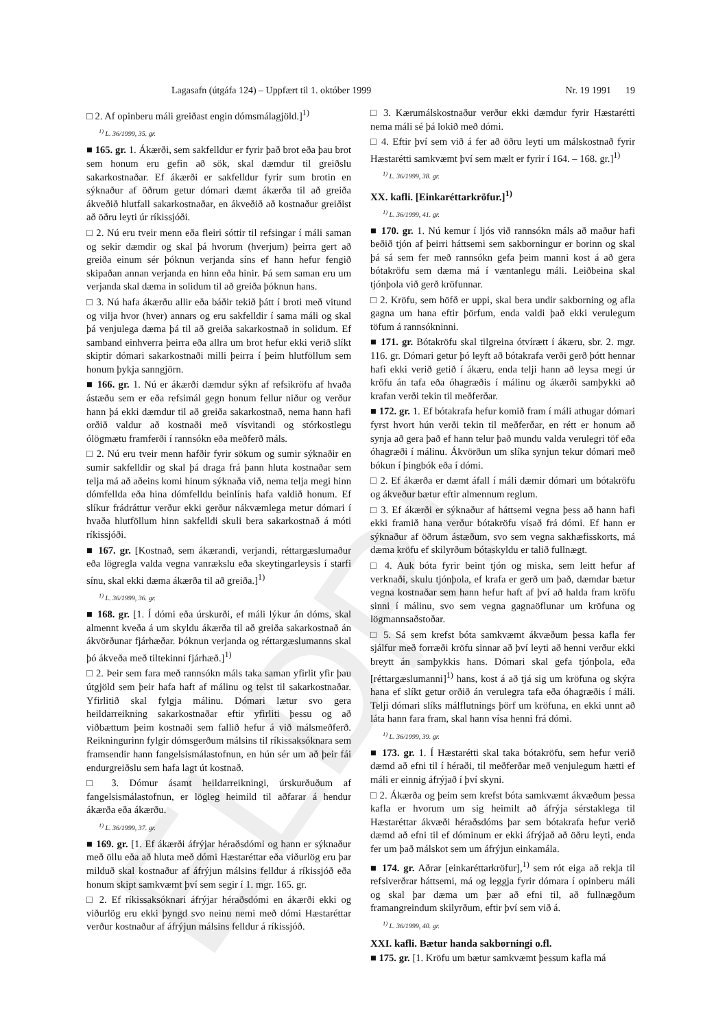ELDRI
Lagasafn (útgáfa 124) – Uppfært til 1. október 1999 Nr. 19 1991 19
□ 2. Af opinberu máli greiðast engin dómsmálagjöld.]<sup>1)</sup>
<sup>1)</sup> L. 36/1999, 35. gr.
■ 165. gr. 1. Ákærði, sem sakfelldur er fyrir það brot eða þau brot sem honum eru gefin að sök, skal dæmdur til greiðslu sakarkostnaðar. Ef ákærði er sakfelldur fyrir sum brotin en sýknaður af öðrum getur dómari dæmt ákærða til að greiða ákveðið hlutfall sakarkostnaðar, en ákveðið að kostnaður greiðist að öðru leyti úr ríkissjóði.
□ 2. Nú eru tveir menn eða fleiri sóttir til refsingar í máli saman og sekir dæmdir og skal þá hvorum (hverjum) þeirra gert að greiða einum sér þóknun verjanda síns ef hann hefur fengið skipaðan annan verjanda en hinn eða hinir. Þá sem saman eru um verjanda skal dæma in solidum til að greiða þóknun hans.
□ 3. Nú hafa ákærðu allir eða báðir tekið þátt í broti með vitund og vilja hvor (hver) annars og eru sakfelldir í sama máli og skal þá venjulega dæma þá til að greiða sakarkostnað in solidum. Ef samband einhverra þeirra eða allra um brot hefur ekki verið slíkt skiptir dómari sakarkostnaði milli þeirra í þeim hlutföllum sem honum þykja sanngjörn.
■ 166. gr. 1. Nú er ákærði dæmdur sýkn af refsikröfu af hvaða ástæðu sem er eða refsimál gegn honum fellur niður og verður hann þá ekki dæmdur til að greiða sakarkostnað, nema hann hafi orðið valdur að kostnaði með vísvitandi og stórkostlegu ólögmætu framferði í rannsókn eða meðferð máls.
□ 2. Nú eru tveir menn hafðir fyrir sökum og sumir sýknaðir en sumir sakfelldir og skal þá draga frá þann hluta kostnaðar sem telja má að aðeins komi hinum sýknaða við, nema telja megi hinn dómfellda eða hina dómfelldu beinlínis hafa valdið honum. Ef slíkur frádráttur verður ekki gerður nákvæmlega metur dómari í hvaða hlutföllum hinn sakfelldi skuli bera sakarkostnað á móti ríkissjóði.
■ 167. gr. [Kostnað, sem ákærandi, verjandi, réttargæslumaður eða lögregla valda vegna vanrækslu eða skeytingarleysis í starfi sínu, skal ekki dæma ákærða til að greiða.]<sup>1)</sup>
<sup>1)</sup> L. 36/1999, 36. gr.
■ 168. gr. [1. Í dómi eða úrskurði, ef máli lýkur án dóms, skal almennt kveða á um skyldu ákærða til að greiða sakarkostnað án ákvörðunar fjárhæðar. Þóknun verjanda og réttargæslumanns skal þó ákveða með tiltekinni fjárhæð.]<sup>1)</sup>
□ 2. Þeir sem fara með rannsókn máls taka saman yfirlit yfir þau útgjöld sem þeir hafa haft af málinu og telst til sakarkostnaðar. Yfirlitið skal fylgja málinu. Dómari lætur svo gera heildarreikning sakarkostnaðar eftir yfirliti þessu og að viðbættum þeim kostnaði sem fallið hefur á við málsmeðferð. Reikningurinn fylgir dómsgerðum málsins til ríkissaksóknara sem framsendir hann fangelsismálastofnun, en hún sér um að þeir fái endurgreiðslu sem hafa lagt út kostnað.
□ 3. Dómur ásamt heildarreikningi, úrskurðuðum af fangelsismálastofnun, er lögleg heimild til aðfarar á hendur ákærða eða ákærðu.
<sup>1)</sup> L. 36/1999, 37. gr.
■ 169. gr. [1. Ef ákærði áfrýjar héraðsdómi og hann er sýknaður með öllu eða að hluta með dómi Hæstaréttar eða viðurlög eru þar milduð skal kostnaður af áfrýjun málsins felldur á ríkissjóð eða honum skipt samkvæmt því sem segir í 1. mgr. 165. gr.
□ 2. Ef ríkissaksóknari áfrýjar héraðsdómi en ákærði ekki og viðurlög eru ekki þyngd svo neinu nemi með dómi Hæstaréttar verður kostnaður af áfrýjun málsins felldur á ríkissjóð.
□ 3. Kærumálskostnaður verður ekki dæmdur fyrir Hæstarétti nema máli sé þá lokið með dómi.
□ 4. Eftir því sem við á fer að öðru leyti um málskostnað fyrir Hæstarétti samkvæmt því sem mælt er fyrir í 164. – 168. gr.]<sup>1)</sup>
<sup>1)</sup> L. 36/1999, 38. gr.
XX. kafli. [Einkaréttarkröfur.]<sup>1)</sup>
<sup>1)</sup> L. 36/1999, 41. gr.
■ 170. gr. 1. Nú kemur í ljós við rannsókn máls að maður hafi beðið tjón af þeirri háttsemi sem sakborningur er borinn og skal þá sá sem fer með rannsókn gefa þeim manni kost á að gera bótakröfu sem dæma má í væntanlegu máli. Leiðbeina skal tjónþola við gerð kröfunnar.
□ 2. Kröfu, sem höfð er uppi, skal bera undir sakborning og afla gagna um hana eftir þörfum, enda valdi það ekki verulegum töfum á rannsókninni.
■ 171. gr. Bótakröfu skal tilgreina ótvírætt í ákæru, sbr. 2. mgr. 116. gr. Dómari getur þó leyft að bótakrafa verði gerð þótt hennar hafi ekki verið getið í ákæru, enda telji hann að leysa megi úr kröfu án tafa eða óhagræðis í málinu og ákærði samþykki að krafan verði tekin til meðferðar.
■ 172. gr. 1. Ef bótakrafa hefur komið fram í máli athugar dómari fyrst hvort hún verði tekin til meðferðar, en rétt er honum að synja að gera það ef hann telur það mundu valda verulegri töf eða óhagræði í málinu. Ákvörðun um slíka synjun tekur dómari með bókun í þingbók eða í dómi.
□ 2. Ef ákærða er dæmt áfall í máli dæmir dómari um bótakröfu og ákveður bætur eftir almennum reglum.
□ 3. Ef ákærði er sýknaður af háttsemi vegna þess að hann hafi ekki framið hana verður bótakröfu vísað frá dómi. Ef hann er sýknaður af öðrum ástæðum, svo sem vegna sakhæfisskorts, má dæma kröfu ef skilyrðum bótaskyldu er talið fullnægt.
□ 4. Auk bóta fyrir beint tjón og miska, sem leitt hefur af verknaði, skulu tjónþola, ef krafa er gerð um það, dæmdar bætur vegna kostnaðar sem hann hefur haft af því að halda fram kröfu sinni í málinu, svo sem vegna gagnaöflunar um kröfuna og lögmannsaðstoðar.
□ 5. Sá sem krefst bóta samkvæmt ákvæðum þessa kafla fer sjálfur með forræði kröfu sinnar að því leyti að henni verður ekki breytt án samþykkis hans. Dómari skal gefa tjónþola, eða [réttargæslumanni]<sup>1)</sup> hans, kost á að tjá sig um kröfuna og skýra hana ef slíkt getur orðið án verulegra tafa eða óhagræðis í máli. Telji dómari slíks málflutnings þörf um kröfuna, en ekki unnt að láta hann fara fram, skal hann vísa henni frá dómi.
<sup>1)</sup> L. 36/1999, 39. gr.
■ 173. gr. 1. Í Hæstarétti skal taka bótakröfu, sem hefur verið dæmd að efni til í héraði, til meðferðar með venjulegum hætti ef máli er einnig áfrýjað í því skyni.
□ 2. Ákærða og þeim sem krefst bóta samkvæmt ákvæðum þessa kafla er hvorum um sig heimilt að áfrýja sérstaklega til Hæstaréttar ákvæði héraðsdóms þar sem bótakrafa hefur verið dæmd að efni til ef dóminum er ekki áfrýjað að öðru leyti, enda fer um það málskot sem um áfrýjun einkamála.
■ 174. gr. Aðrar [einkaréttarkröfur],<sup>1)</sup> sem rót eiga að rekja til refsiverðrar háttsemi, má og leggja fyrir dómara í opinberu máli og skal þar dæma um þær að efni til, að fullnægðum framangreindum skilyrðum, eftir því sem við á.
<sup>1)</sup> L. 36/1999, 40. gr.
XXI. kafli. Bætur handa sakborningi o.fl.
■ 175. gr. [1. Kröfu um bætur samkvæmt þessum kafla má